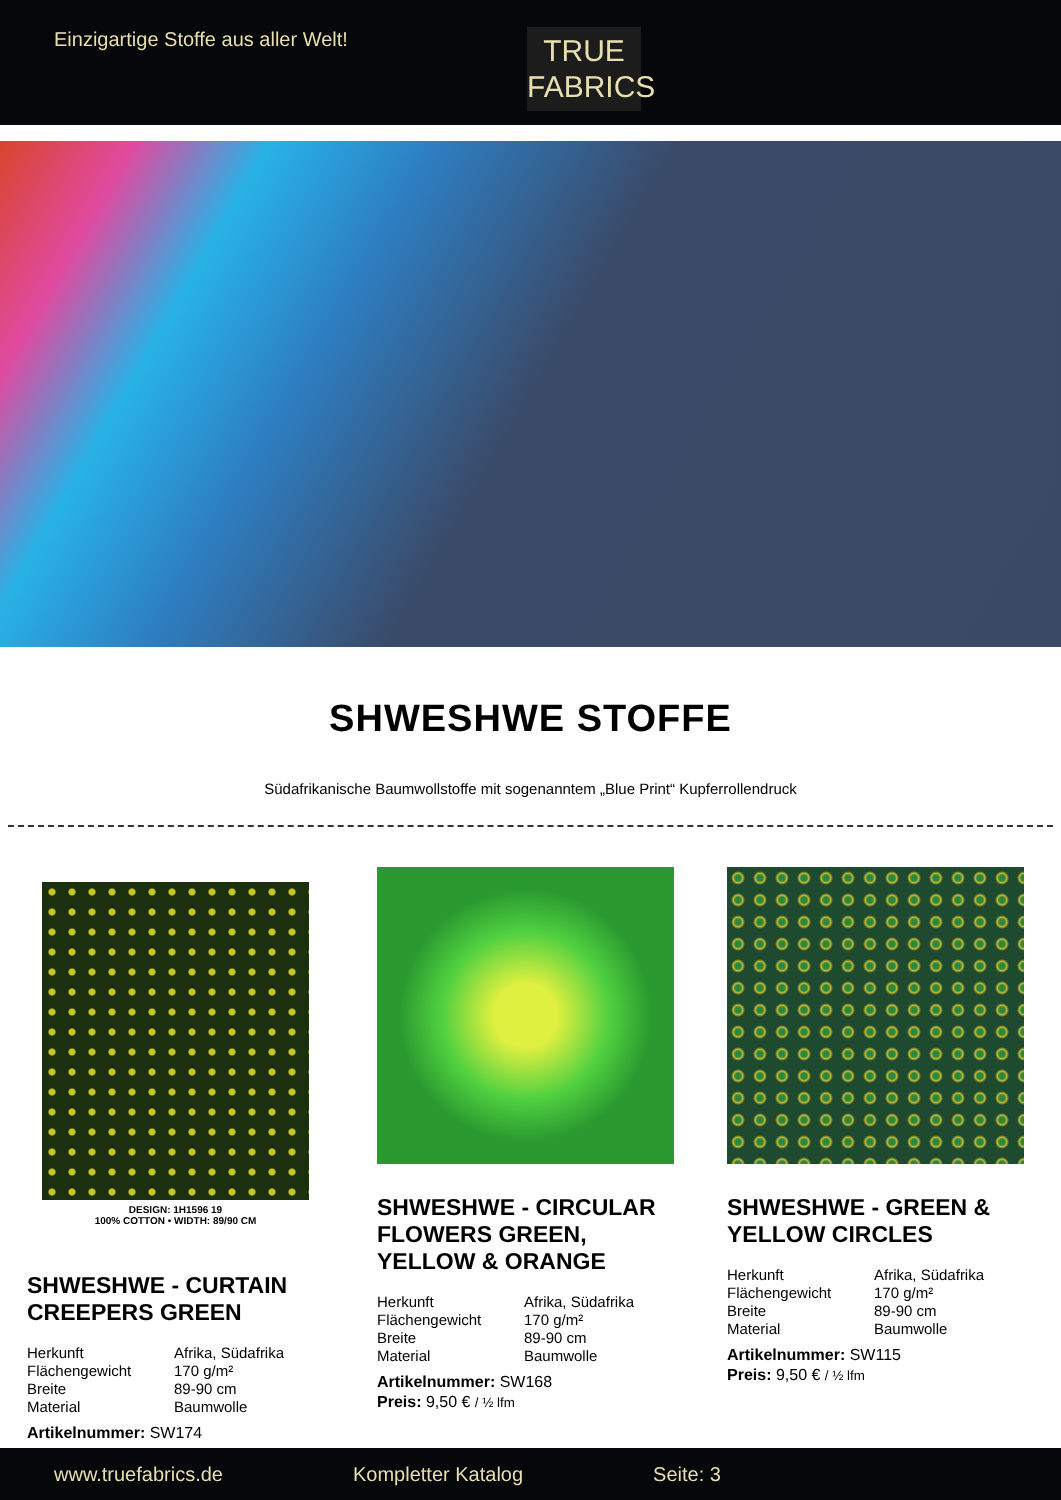Einzigartige Stoffe aus aller Welt!
TRUE
FABRICS
SHWESHWE STOFFE
Südafrikanische Baumwollstoffe mit sogenanntem „Blue Print“ Kupferrollendruck
DESIGN: 1H1596 19
100% COTTON • WIDTH: 89/90 CM
SHWESHWE - CURTAIN CREEPERS GREEN
Herkunft Afrika, Südafrika Flächengewicht 170 g/m² Breite 89-90 cm Material Baumwolle
Artikelnummer: SW174
SHWESHWE - CIRCULAR FLOWERS GREEN, YELLOW & ORANGE
Herkunft Afrika, Südafrika Flächengewicht 170 g/m² Breite 89-90 cm Material Baumwolle
Artikelnummer: SW168
Preis: 9,50 € / ½ lfm
SHWESHWE - GREEN & YELLOW CIRCLES
Herkunft Afrika, Südafrika Flächengewicht 170 g/m² Breite 89-90 cm Material Baumwolle
Artikelnummer: SW115
Preis: 9,50 € / ½ lfm
www.truefabrics.de Kompletter Katalog Seite: 3